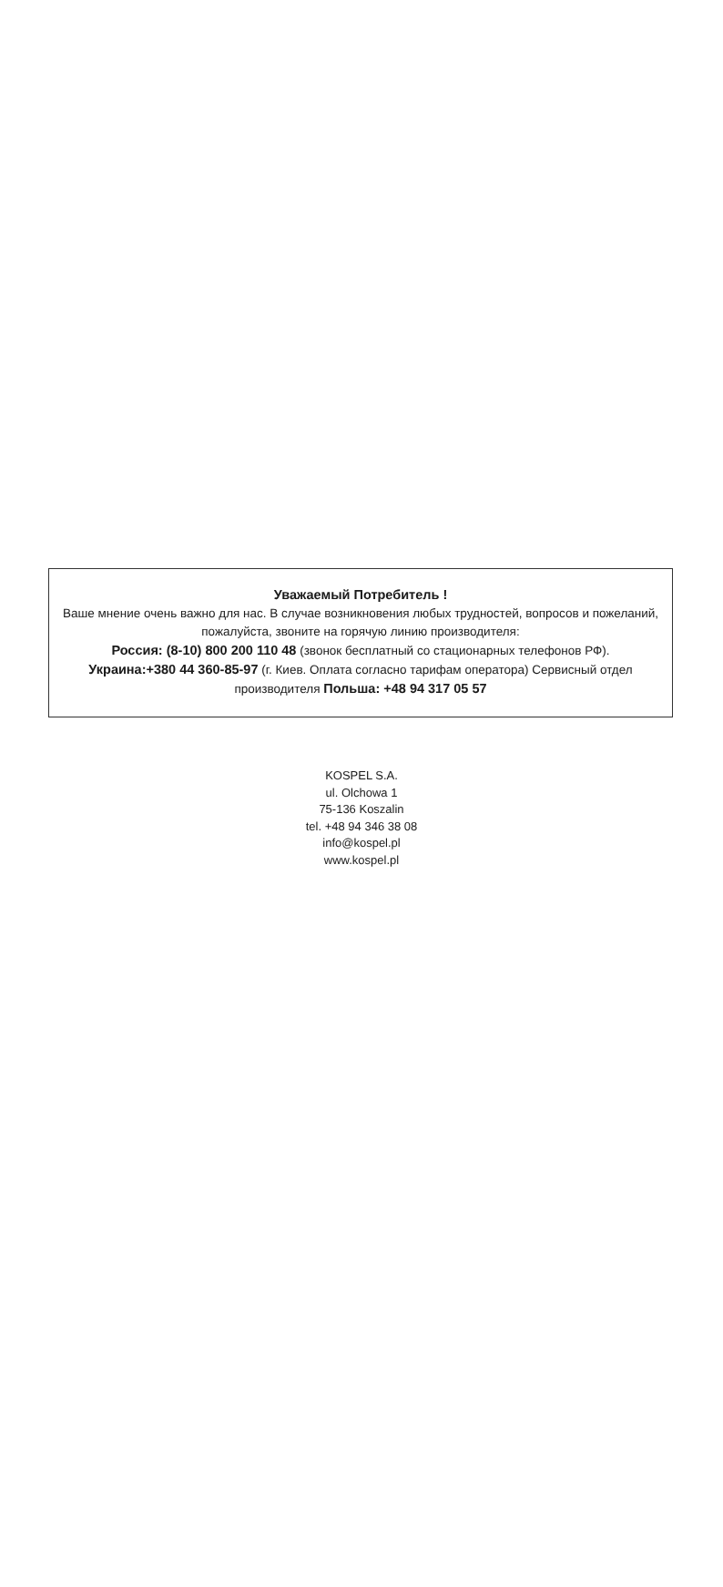Уважаемый Потребитель !
Ваше мнение очень важно для нас. В случае возникновения любых трудностей, вопросов и пожеланий, пожалуйста, звоните на горячую линию производителя:
Россия: (8-10) 800 200 110 48 (звонок бесплатный со стационарных телефонов РФ).
Украина:+380 44 360-85-97 (г. Киев. Оплата согласно тарифам оператора) Сервисный отдел производителя Польша: +48 94 317 05 57
KOSPEL S.A.
ul. Olchowa 1
75-136 Koszalin
tel. +48 94 346 38 08
info@kospel.pl
www.kospel.pl